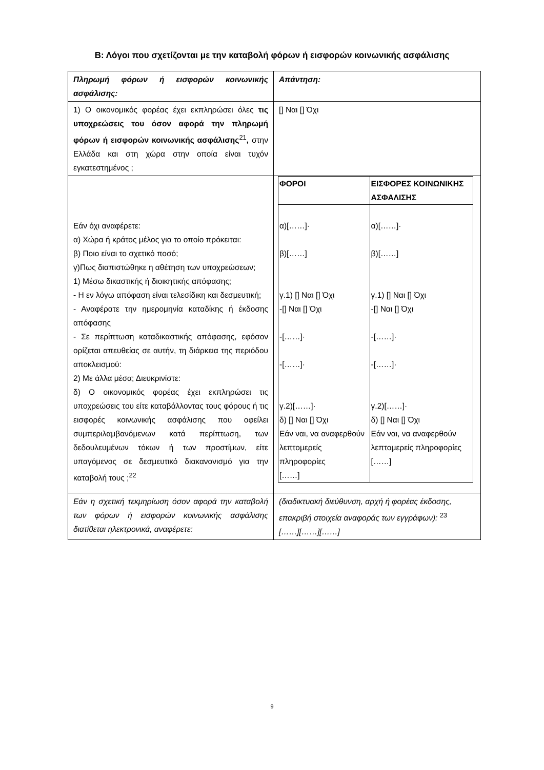Β: Λόγοι που σχετίζονται με την καταβολή φόρων ή εισφορών κοινωνικής ασφάλισης
| Πληρωμή φόρων ή εισφορών κοινωνικής ασφάλισης: | Απάντηση: |
| 1) Ο οικονομικός φορέας έχει εκπληρώσει όλες τις υποχρεώσεις του όσον αφορά την πληρωμή φόρων ή εισφορών κοινωνικής ασφάλισης<sup>21</sup> , στην Ελλάδα και στη χώρα στην οποία είναι τυχόν εγκατεστημένος ; | [] Ναι [] Όχι |
| Εάν όχι αναφέρετε: α) Χώρα ή κράτος μέλος για το οποίο πρόκειται: β) Ποιο είναι το σχετικό ποσό; γ)Πως διαπιστώθηκε η αθέτηση των υποχρεώσεων; 1) Μέσω δικαστικής ή διοικητικής απόφασης; - Η εν λόγω απόφαση είναι τελεσίδικη και δεσμευτική; - Αναφέρατε την ημερομηνία καταδίκης ή έκδοσης απόφασης - Σε περίπτωση καταδικαστικής απόφασης, εφόσον ορίζεται απευθείας σε αυτήν, τη διάρκεια της περιόδου αποκλεισμού: 2) Με άλλα μέσα; Διευκρινίστε: δ) Ο οικονομικός φορέας έχει εκπληρώσει τις υποχρεώσεις του είτε καταβάλλοντας τους φόρους ή τις εισφορές κοινωνικής ασφάλισης που οφείλει συμπεριλαμβανόμενων κατά περίπτωση, των δεδουλευμένων τόκων ή των προστίμων, είτε υπαγόμενος σε δεσμευτικό διακανονισμό για την καταβολή τους ;<sup>22</sup> | / ΦΟΡΟΙ / ΕΙΣΦΟΡΕΣ ΚΟΙΝΩΝΙΚΗΣ ΑΣΦΑΛΙΣΗΣ / / --- / --- / / α)[……]· β)[……] γ.1) [] Ναι [] Όχι -[] Ναι [] Όχι -[……]· -[……]· γ.2)[……]· δ) [] Ναι [] Όχι Εάν ναι, να αναφερθούν λεπτομερείς πληροφορίες [……] / α)[……]· β)[……] γ.1) [] Ναι [] Όχι -[] Ναι [] Όχι -[……]· -[……]· γ.2)[……]· δ) [] Ναι [] Όχι Εάν ναι, να αναφερθούν λεπτομερείς πληροφορίες [……] / |
| Εάν η σχετική τεκμηρίωση όσον αφορά την καταβολή των φόρων ή εισφορών κοινωνικής ασφάλισης διατίθεται ηλεκτρονικά, αναφέρετε: | (διαδικτυακή διεύθυνση, αρχή ή φορέας έκδοσης, επακριβή στοιχεία αναφοράς των εγγράφων): <sup>23</sup> [……][……][……] |
9